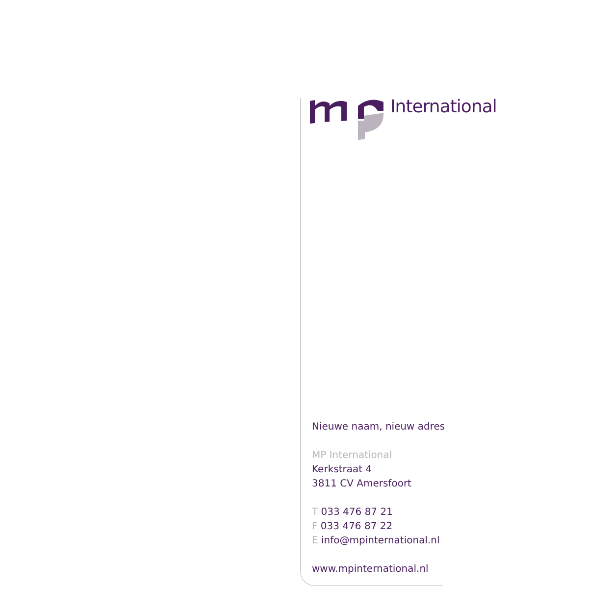International
Nieuwe naam, nieuw adres
MP International
Kerkstraat 4
3811 CV Amersfoort
T 033 476 87 21
F 033 476 87 22
E info@mpinternational.nl
www.mpinternational.nl